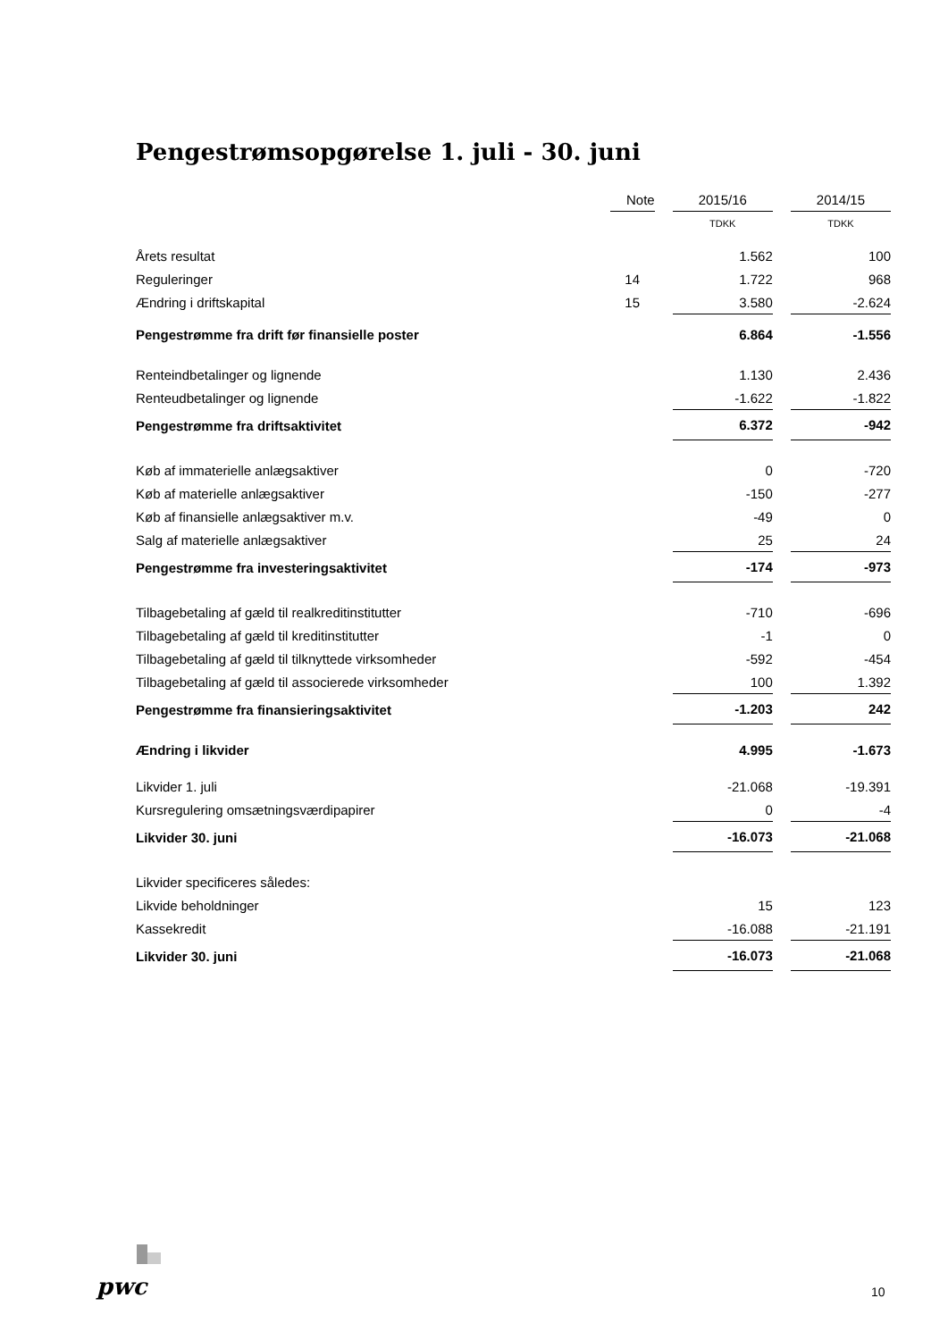Pengestrømsopgørelse 1. juli - 30. juni
| | Note | | 2015/16 | | 2014/15 |
| --- | --- | --- | --- | --- | --- |
| | | | TDKK | | TDKK |
| Årets resultat | | | 1.562 | | 100 |
| Reguleringer | 14 | | 1.722 | | 968 |
| Ændring i driftskapital | 15 | | 3.580 | | -2.624 |
| Pengestrømme fra drift før finansielle poster | | | 6.864 | | -1.556 |
| Renteindbetalinger og lignende | | | 1.130 | | 2.436 |
| Renteudbetalinger og lignende | | | -1.622 | | -1.822 |
| Pengestrømme fra driftsaktivitet | | | 6.372 | | -942 |
| Køb af immaterielle anlægsaktiver | | | 0 | | -720 |
| Køb af materielle anlægsaktiver | | | -150 | | -277 |
| Køb af finansielle anlægsaktiver m.v. | | | -49 | | 0 |
| Salg af materielle anlægsaktiver | | | 25 | | 24 |
| Pengestrømme fra investeringsaktivitet | | | -174 | | -973 |
| Tilbagebetaling af gæld til realkreditinstitutter | | | -710 | | -696 |
| Tilbagebetaling af gæld til kreditinstitutter | | | -1 | | 0 |
| Tilbagebetaling af gæld til tilknyttede virksomheder | | | -592 | | -454 |
| Tilbagebetaling af gæld til associerede virksomheder | | | 100 | | 1.392 |
| Pengestrømme fra finansieringsaktivitet | | | -1.203 | | 242 |
| Ændring i likvider | | | 4.995 | | -1.673 |
| Likvider 1. juli | | | -21.068 | | -19.391 |
| Kursregulering omsætningsværdipapirer | | | 0 | | -4 |
| Likvider 30. juni | | | -16.073 | | -21.068 |
| Likvider specificeres således: | | | | | |
| Likvide beholdninger | | | 15 | | 123 |
| Kassekredit | | | -16.088 | | -21.191 |
| Likvider 30. juni | | | -16.073 | | -21.068 |
pwc 10